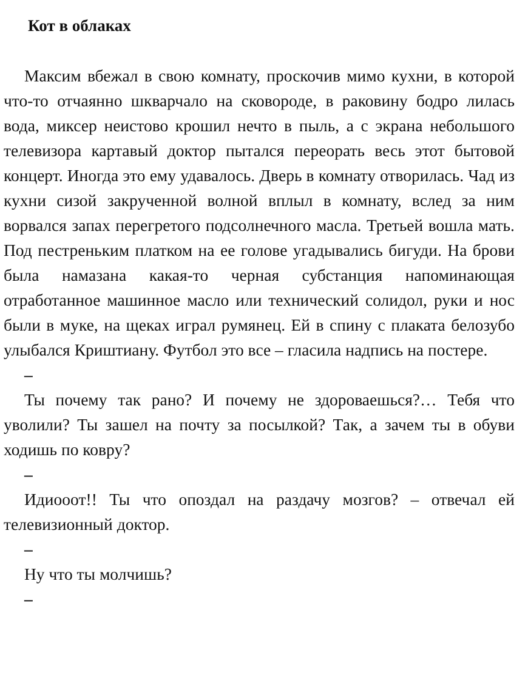Кот в облаках
Максим вбежал в свою комнату, проскочив мимо кухни, в которой что-то отчаянно шкварчало на сковороде, в раковину бодро лилась вода, миксер неистово крошил нечто в пыль, а с экрана небольшого телевизора картавый доктор пытался переорать весь этот бытовой концерт. Иногда это ему удавалось. Дверь в комнату отворилась. Чад из кухни сизой закрученной волной вплыл в комнату, вслед за ним ворвался запах перегретого подсолнечного масла. Третьей вошла мать. Под пестреньким платком на ее голове угадывались бигуди. На брови была намазана какая-то черная субстанция напоминающая отработанное машинное масло или технический солидол, руки и нос были в муке, на щеках играл румянец. Ей в спину с плаката белозубо улыбался Криштиану. Футбол это все – гласила надпись на постере.
–
Ты почему так рано? И почему не здороваешься?… Тебя что уволили? Ты зашел на почту за посылкой? Так, а зачем ты в обуви ходишь по ковру?
–
Идиooот!! Ты что опоздал на раздачу мозгов? – отвечал ей телевизионный доктор.
–
Ну что ты молчишь?
–